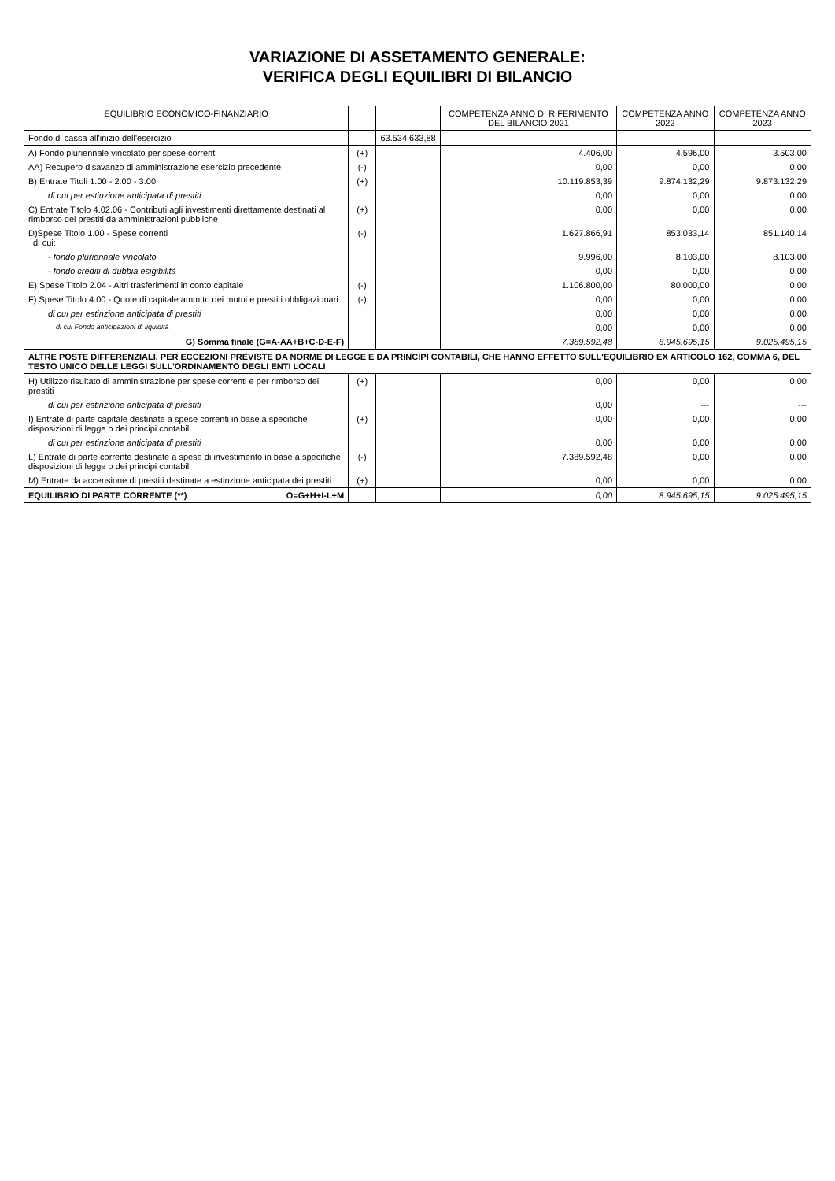VARIAZIONE DI ASSETAMENTO GENERALE:
VERIFICA DEGLI EQUILIBRI DI BILANCIO
| EQUILIBRIO ECONOMICO-FINANZIARIO | | | COMPETENZA ANNO DI RIFERIMENTO DEL BILANCIO 2021 | COMPETENZA ANNO 2022 | COMPETENZA ANNO 2023 |
| --- | --- | --- | --- | --- | --- |
| Fondo di cassa all'inizio dell'esercizio | | 63.534.633,88 | | | |
| A) Fondo pluriennale vincolato per spese correnti | (+) | | 4.406,00 | 4.596,00 | 3.503,00 |
| AA) Recupero disavanzo di amministrazione esercizio precedente | (-) | | 0,00 | 0,00 | 0,00 |
| B) Entrate Titoli 1.00 - 2.00 - 3.00 | (+) | | 10.119.853,39 | 9.874.132,29 | 9.873.132,29 |
| di cui per estinzione anticipata di prestiti | | | 0,00 | 0,00 | 0,00 |
| C) Entrate Titolo 4.02.06 - Contributi agli investimenti direttamente destinati al rimborso dei prestiti da amministrazioni pubbliche | (+) | | 0,00 | 0,00 | 0,00 |
| D)Spese Titolo 1.00 - Spese correnti di cui: | (-) | | 1.627.866,91 | 853.033,14 | 851.140,14 |
| - fondo pluriennale vincolato | | | 9.996,00 | 8.103,00 | 8.103,00 |
| - fondo crediti di dubbia esigibilità | | | 0,00 | 0,00 | 0,00 |
| E) Spese Titolo 2.04 - Altri trasferimenti in conto capitale | (-) | | 1.106.800,00 | 80.000,00 | 0,00 |
| F) Spese Titolo 4.00 - Quote di capitale amm.to dei mutui e prestiti obbligazionari | (-) | | 0,00 | 0,00 | 0,00 |
| di cui per estinzione anticipata di prestiti | | | 0,00 | 0,00 | 0,00 |
| di cui Fondo anticipazioni di liquidità | | | 0,00 | 0,00 | 0,00 |
| G) Somma finale (G=A-AA+B+C-D-E-F) | | | 7.389.592,48 | 8.945.695,15 | 9.025.495,15 |
| ALTRE POSTE DIFFERENZIALI, PER ECCEZIONI PREVISTE DA NORME DI LEGGE E DA PRINCIPI CONTABILI, CHE HANNO EFFETTO SULL'EQUILIBRIO EX ARTICOLO 162, COMMA 6, DEL TESTO UNICO DELLE LEGGI SULL'ORDINAMENTO DEGLI ENTI LOCALI | | | | | |
| H) Utilizzo risultato di amministrazione per spese correnti e per rimborso dei prestiti | (+) | | 0,00 | 0,00 | 0,00 |
| di cui per estinzione anticipata di prestiti | | | 0,00 | --- | --- |
| I) Entrate di parte capitale destinate a spese correnti in base a specifiche disposizioni di legge o dei principi contabili | (+) | | 0,00 | 0,00 | 0,00 |
| di cui per estinzione anticipata di prestiti | | | 0,00 | 0,00 | 0,00 |
| L) Entrate di parte corrente destinate a spese di investimento in base a specifiche disposizioni di legge o dei principi contabili | (-) | | 7.389.592,48 | 0,00 | 0,00 |
| M) Entrate da accensione di prestiti destinate a estinzione anticipata dei prestiti | (+) | | 0,00 | 0,00 | 0,00 |
| EQUILIBRIO DI PARTE CORRENTE (**) O=G+H+I-L+M | | | 0,00 | 8.945.695,15 | 9.025.495,15 |